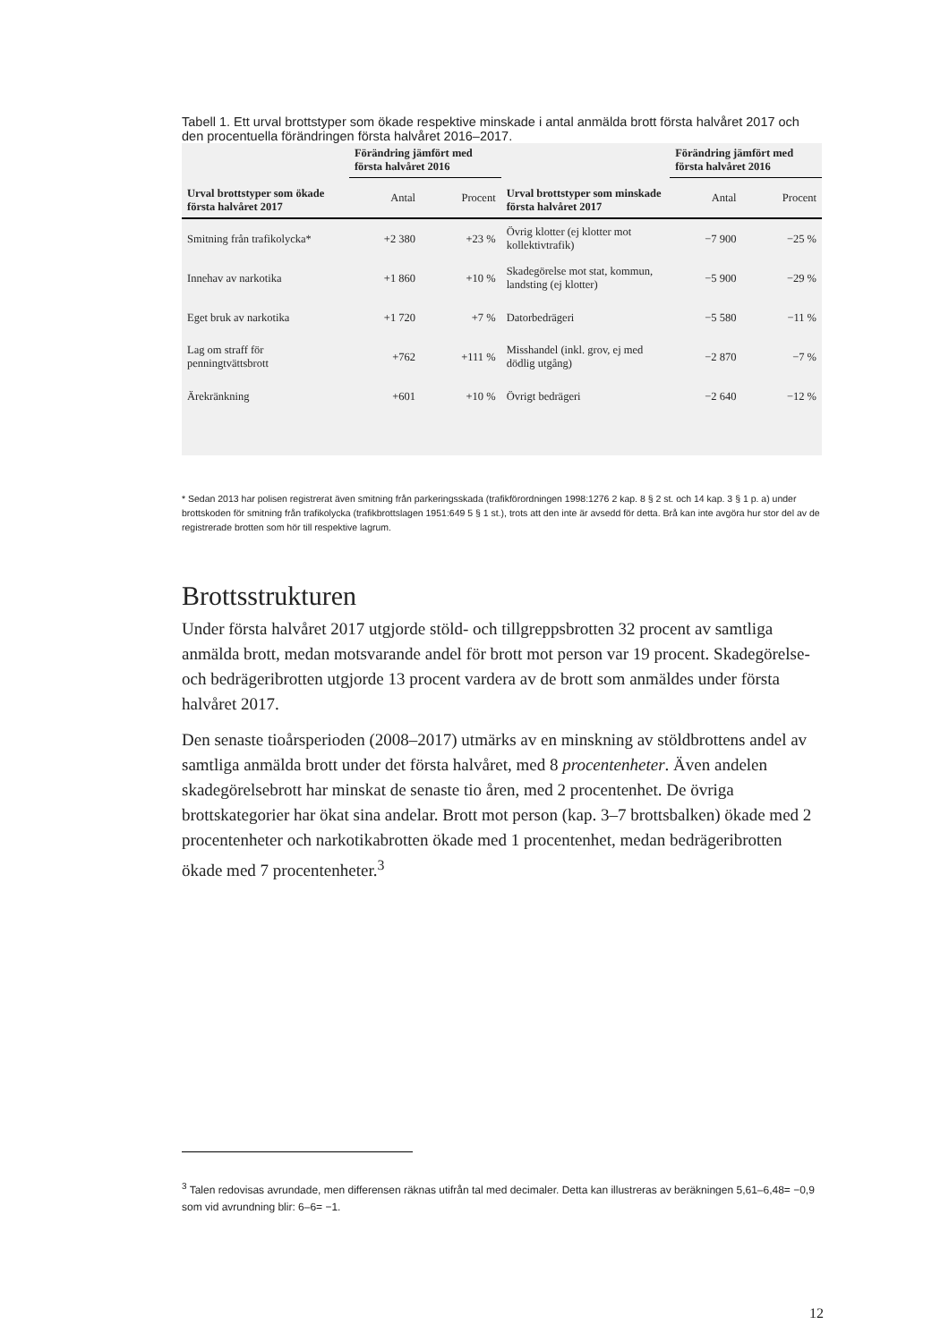Tabell 1. Ett urval brottstyper som ökade respektive minskade i antal anmälda brott första halvåret 2017 och den procentuella förändringen första halvåret 2016–2017.
| Urval brottstyper som ökade första halvåret 2017 | Förändring jämfört med första halvåret 2016 | | Urval brottstyper som minskade första halvåret 2017 | Förändring jämfört med första halvåret 2016 | |
| --- | --- | --- | --- | --- | --- |
| | Antal | Procent | | Antal | Procent |
| Smitning från trafikolycka* | +2 380 | +23 % | Övrig klotter (ej klotter mot kollektivtrafik) | −7 900 | −25 % |
| Innehav av narkotika | +1 860 | +10 % | Skadegörelse mot stat, kommun, landsting (ej klotter) | −5 900 | −29 % |
| Eget bruk av narkotika | +1 720 | +7 % | Datorbedrägeri | −5 580 | −11 % |
| Lag om straff för penningtvättsbrott | +762 | +111 % | Misshandel (inkl. grov, ej med dödlig utgång) | −2 870 | −7 % |
| Ärekränkning | +601 | +10 % | Övrigt bedrägeri | −2 640 | −12 % |
* Sedan 2013 har polisen registrerat även smitning från parkeringsskada (trafikförordningen 1998:1276 2 kap. 8 § 2 st. och 14 kap. 3 § 1 p. a) under brottskoden för smitning från trafikolycka (trafikbrottslagen 1951:649 5 § 1 st.), trots att den inte är avsedd för detta. Brå kan inte avgöra hur stor del av de registrerade brotten som hör till respektive lagrum.
Brottsstrukturen
Under första halvåret 2017 utgjorde stöld- och tillgreppsbrotten 32 procent av samtliga anmälda brott, medan motsvarande andel för brott mot person var 19 procent. Skadegörelse- och bedrägeribrotten utgjorde 13 procent vardera av de brott som anmäldes under första halvåret 2017.
Den senaste tioårsperioden (2008–2017) utmärks av en minskning av stöldbrottens andel av samtliga anmälda brott under det första halvåret, med 8 procentenheter. Även andelen skadegörelsebrott har minskat de senaste tio åren, med 2 procentenhet. De övriga brottskategorier har ökat sina andelar. Brott mot person (kap. 3–7 brottsbalken) ökade med 2 procentenheter och narkotikabrotten ökade med 1 procentenhet, medan bedrägeribrotten ökade med 7 procentenheter.<sup>3</sup>
<sup>3</sup> Talen redovisas avrundade, men differensen räknas utifrån tal med decimaler. Detta kan illustreras av beräkningen 5,61–6,48= −0,9 som vid avrundning blir: 6–6= −1.
12